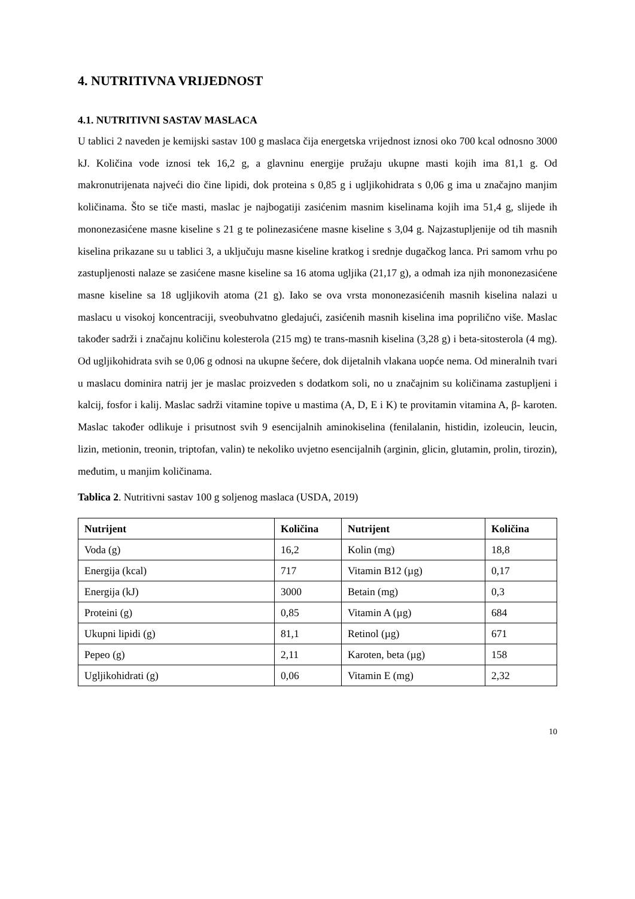4. NUTRITIVNA VRIJEDNOST
4.1. NUTRITIVNI SASTAV MASLACA
U tablici 2 naveden je kemijski sastav 100 g maslaca čija energetska vrijednost iznosi oko 700 kcal odnosno 3000 kJ. Količina vode iznosi tek 16,2 g, a glavninu energije pružaju ukupne masti kojih ima 81,1 g. Od makronutrijenata najveći dio čine lipidi, dok proteina s 0,85 g i ugljikohidrata s 0,06 g ima u značajno manjim količinama. Što se tiče masti, maslac je najbogatiji zasićenim masnim kiselinama kojih ima 51,4 g, slijede ih mononezasićene masne kiseline s 21 g te polinezasićene masne kiseline s 3,04 g. Najzastupljenije od tih masnih kiselina prikazane su u tablici 3, a uključuju masne kiseline kratkog i srednje dugačkog lanca. Pri samom vrhu po zastupljenosti nalaze se zasićene masne kiseline sa 16 atoma ugljika (21,17 g), a odmah iza njih mononezasićene masne kiseline sa 18 ugljikovih atoma (21 g). Iako se ova vrsta mononezasićenih masnih kiselina nalazi u maslacu u visokoj koncentraciji, sveobuhvatno gledajući, zasićenih masnih kiselina ima poprilično više. Maslac također sadrži i značajnu količinu kolesterola (215 mg) te trans-masnih kiselina (3,28 g) i beta-sitosterola (4 mg). Od ugljikohidrata svih se 0,06 g odnosi na ukupne šećere, dok dijetalnih vlakana uopće nema. Od mineralnih tvari u maslacu dominira natrij jer je maslac proizveden s dodatkom soli, no u značajnim su količinama zastupljeni i kalcij, fosfor i kalij. Maslac sadrži vitamine topive u mastima (A, D, E i K) te provitamin vitamina A, β- karoten. Maslac također odlikuje i prisutnost svih 9 esencijalnih aminokiselina (fenilalanin, histidin, izoleucin, leucin, lizin, metionin, treonin, triptofan, valin) te nekoliko uvjetno esencijalnih (arginin, glicin, glutamin, prolin, tirozin), međutim, u manjim količinama.
Tablica 2. Nutritivni sastav 100 g soljenog maslaca (USDA, 2019)
| Nutrijent | Količina | Nutrijent | Količina |
| --- | --- | --- | --- |
| Voda (g) | 16,2 | Kolin (mg) | 18,8 |
| Energija (kcal) | 717 | Vitamin B12 (µg) | 0,17 |
| Energija (kJ) | 3000 | Betain (mg) | 0,3 |
| Proteini (g) | 0,85 | Vitamin A (µg) | 684 |
| Ukupni lipidi (g) | 81,1 | Retinol (µg) | 671 |
| Pepeo (g) | 2,11 | Karoten, beta (µg) | 158 |
| Ugljikohidrati (g) | 0,06 | Vitamin E (mg) | 2,32 |
10